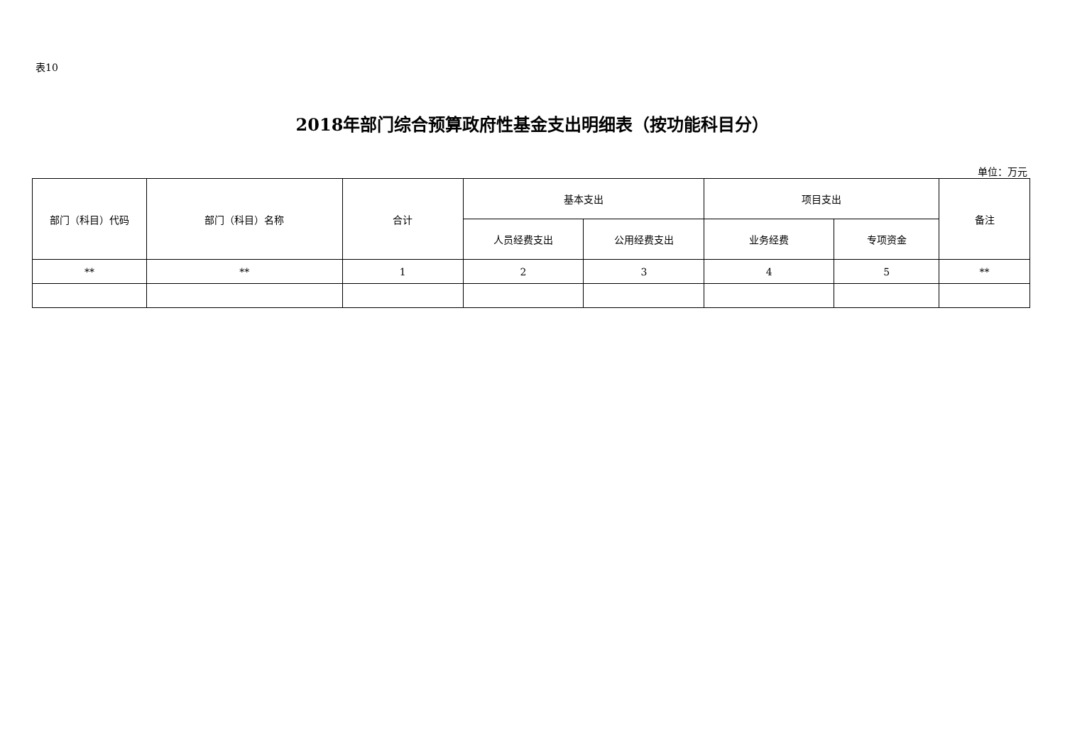表10
2018年部门综合预算政府性基金支出明细表（按功能科目分）
单位：万元
| 部门（科目）代码 | 部门（科目）名称 | 合计 | 基本支出 | | 项目支出 | | 备注 |
| --- | --- | --- | --- | --- | --- | --- | --- |
| | | | 人员经费支出 | 公用经费支出 | 业务经费 | 专项资金 | |
| ** | ** | 1 | 2 | 3 | 4 | 5 | ** |